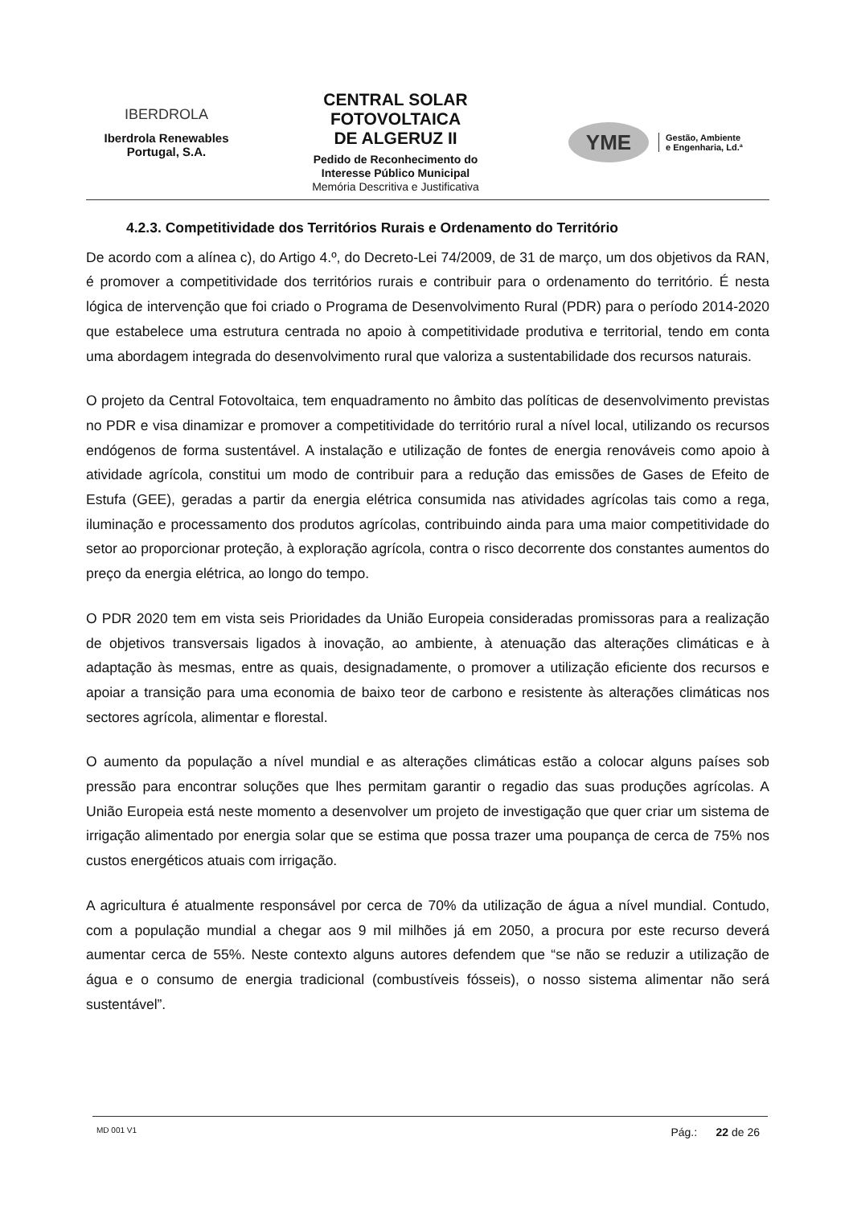IBERDROLA
Iberdrola Renewables
Portugal, S.A.
CENTRAL SOLAR
FOTOVOLTAICA
DE ALGERUZ II
Pedido de Reconhecimento do
Interesse Público Municipal
Memória Descritiva e Justificativa
YME
Gestão, Ambiente
e Engenharia, Ld.ª
4.2.3. Competitividade dos Territórios Rurais e Ordenamento do Território
De acordo com a alínea c), do Artigo 4.º, do Decreto-Lei 74/2009, de 31 de março, um dos objetivos da RAN, é promover a competitividade dos territórios rurais e contribuir para o ordenamento do território. É nesta lógica de intervenção que foi criado o Programa de Desenvolvimento Rural (PDR) para o período 2014-2020 que estabelece uma estrutura centrada no apoio à competitividade produtiva e territorial, tendo em conta uma abordagem integrada do desenvolvimento rural que valoriza a sustentabilidade dos recursos naturais.
O projeto da Central Fotovoltaica, tem enquadramento no âmbito das políticas de desenvolvimento previstas no PDR e visa dinamizar e promover a competitividade do território rural a nível local, utilizando os recursos endógenos de forma sustentável. A instalação e utilização de fontes de energia renováveis como apoio à atividade agrícola, constitui um modo de contribuir para a redução das emissões de Gases de Efeito de Estufa (GEE), geradas a partir da energia elétrica consumida nas atividades agrícolas tais como a rega, iluminação e processamento dos produtos agrícolas, contribuindo ainda para uma maior competitividade do setor ao proporcionar proteção, à exploração agrícola, contra o risco decorrente dos constantes aumentos do preço da energia elétrica, ao longo do tempo.
O PDR 2020 tem em vista seis Prioridades da União Europeia consideradas promissoras para a realização de objetivos transversais ligados à inovação, ao ambiente, à atenuação das alterações climáticas e à adaptação às mesmas, entre as quais, designadamente, o promover a utilização eficiente dos recursos e apoiar a transição para uma economia de baixo teor de carbono e resistente às alterações climáticas nos sectores agrícola, alimentar e florestal.
O aumento da população a nível mundial e as alterações climáticas estão a colocar alguns países sob pressão para encontrar soluções que lhes permitam garantir o regadio das suas produções agrícolas. A União Europeia está neste momento a desenvolver um projeto de investigação que quer criar um sistema de irrigação alimentado por energia solar que se estima que possa trazer uma poupança de cerca de 75% nos custos energéticos atuais com irrigação.
A agricultura é atualmente responsável por cerca de 70% da utilização de água a nível mundial. Contudo, com a população mundial a chegar aos 9 mil milhões já em 2050, a procura por este recurso deverá aumentar cerca de 55%. Neste contexto alguns autores defendem que “se não se reduzir a utilização de água e o consumo de energia tradicional (combustíveis fósseis), o nosso sistema alimentar não será sustentável”.
MD 001 V1 Pág.: 22 de 26